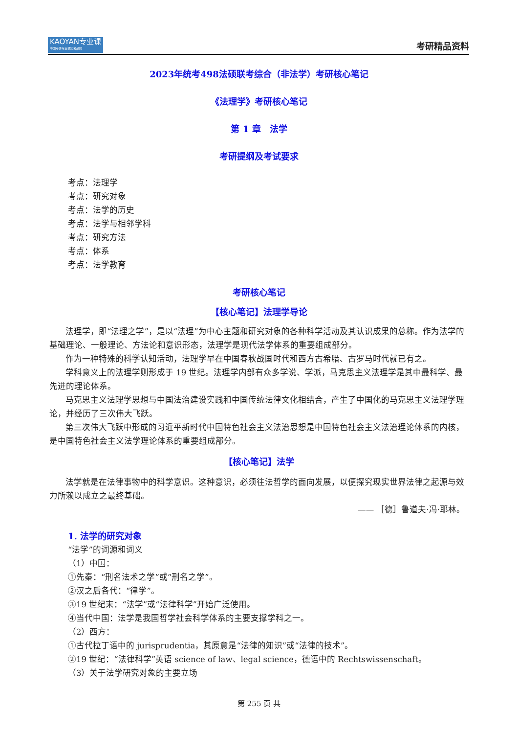KAOYAN专业课
中国考研专业课知名品牌
考研精品资料
2023年统考498法硕联考综合（非法学）考研核心笔记
《法理学》考研核心笔记
第 1 章　法学
考研提纲及考试要求
考点：法理学
考点：研究对象
考点：法学的历史
考点：法学与相邻学科
考点：研究方法
考点：体系
考点：法学教育
考研核心笔记
【核心笔记】法理学导论
法理学，即“法理之学”，是以“法理”为中心主题和研究对象的各种科学活动及其认识成果的总称。作为法学的基础理论、一般理论、方法论和意识形态，法理学是现代法学体系的重要组成部分。
作为一种特殊的科学认知活动，法理学早在中国春秋战国时代和西方古希腊、古罗马时代就已有之。
学科意义上的法理学则形成于 19 世纪。法理学内部有众多学说、学派，马克思主义法理学是其中最科学、最先进的理论体系。
马克思主义法理学思想与中国法治建设实践和中国传统法律文化相结合，产生了中国化的马克思主义法理学理论，并经历了三次伟大飞跃。
第三次伟大飞跃中形成的习近平新时代中国特色社会主义法治思想是中国特色社会主义法治理论体系的内核，是中国特色社会主义法学理论体系的重要组成部分。
【核心笔记】法学
法学就是在法律事物中的科学意识。这种意识，必须往法哲学的面向发展，以便探究现实世界法律之起源与效力所赖以成立之最终基础。
—— ［德］鲁道夫·冯·耶林。
1. 法学的研究对象
“法学”的词源和词义
（1）中国：
①先秦：“刑名法术之学”或“刑名之学”。
②汉之后各代：“律学”。
③19 世纪末：“法学”或“法律科学”开始广泛使用。
④当代中国：法学是我国哲学社会科学体系的主要支撑学科之一。
（2）西方：
①古代拉丁语中的 jurisprudentia，其原意是“法律的知识”或“法律的技术”。
②19 世纪：“法律科学”英语 science of law、legal science，德语中的 Rechtswissenschaft。
（3）关于法学研究对象的主要立场
第 255 页 共